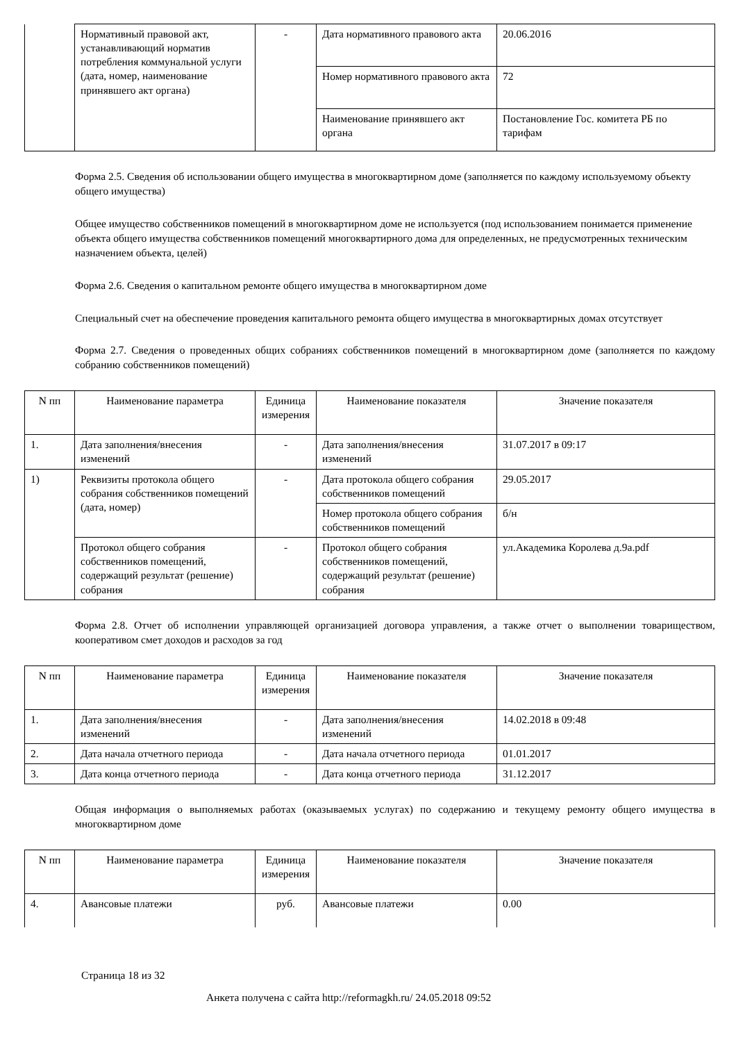| | Нормативный правовой акт, устанавливающий норматив потребления коммунальной услуги (дата, номер, наименование принявшего акт органа) | - | Дата нормативного правового акта | 20.06.2016 |
| | | | Номер нормативного правового акта | 72 |
| | | | Наименование принявшего акт органа | Постановление Гос. комитета РБ по тарифам |
Форма 2.5. Сведения об использовании общего имущества в многоквартирном доме (заполняется по каждому используемому объекту общего имущества)
Общее имущество собственников помещений в многоквартирном доме не используется (под использованием понимается применение объекта общего имущества собственников помещений многоквартирного дома для определенных, не предусмотренных техническим назначением объекта, целей)
Форма 2.6. Сведения о капитальном ремонте общего имущества в многоквартирном доме
Специальный счет на обеспечение проведения капитального ремонта общего имущества в многоквартирных домах отсутствует
Форма 2.7. Сведения о проведенных общих собраниях собственников помещений в многоквартирном доме (заполняется по каждому собранию собственников помещений)
| N пп | Наименование параметра | Единица измерения | Наименование показателя | Значение показателя |
| --- | --- | --- | --- | --- |
| 1. | Дата заполнения/внесения изменений | - | Дата заполнения/внесения изменений | 31.07.2017 в 09:17 |
| 1) | Реквизиты протокола общего собрания собственников помещений (дата, номер) | - | Дата протокола общего собрания собственников помещений | 29.05.2017 |
| | | | Номер протокола общего собрания собственников помещений | б/н |
| | Протокол общего собрания собственников помещений, содержащий результат (решение) собрания | - | Протокол общего собрания собственников помещений, содержащий результат (решение) собрания | ул.Академика Королева д.9а.pdf |
Форма 2.8. Отчет об исполнении управляющей организацией договора управления, а также отчет о выполнении товариществом, кооперативом смет доходов и расходов за год
| N пп | Наименование параметра | Единица измерения | Наименование показателя | Значение показателя |
| --- | --- | --- | --- | --- |
| 1. | Дата заполнения/внесения изменений | - | Дата заполнения/внесения изменений | 14.02.2018 в 09:48 |
| 2. | Дата начала отчетного периода | - | Дата начала отчетного периода | 01.01.2017 |
| 3. | Дата конца отчетного периода | - | Дата конца отчетного периода | 31.12.2017 |
Общая информация о выполняемых работах (оказываемых услугах) по содержанию и текущему ремонту общего имущества в многоквартирном доме
| N пп | Наименование параметра | Единица измерения | Наименование показателя | Значение показателя |
| --- | --- | --- | --- | --- |
| 4. | Авансовые платежи | руб. | Авансовые платежи | 0.00 |
Страница 18 из 32
Анкета получена с сайта http://reformagkh.ru/ 24.05.2018 09:52